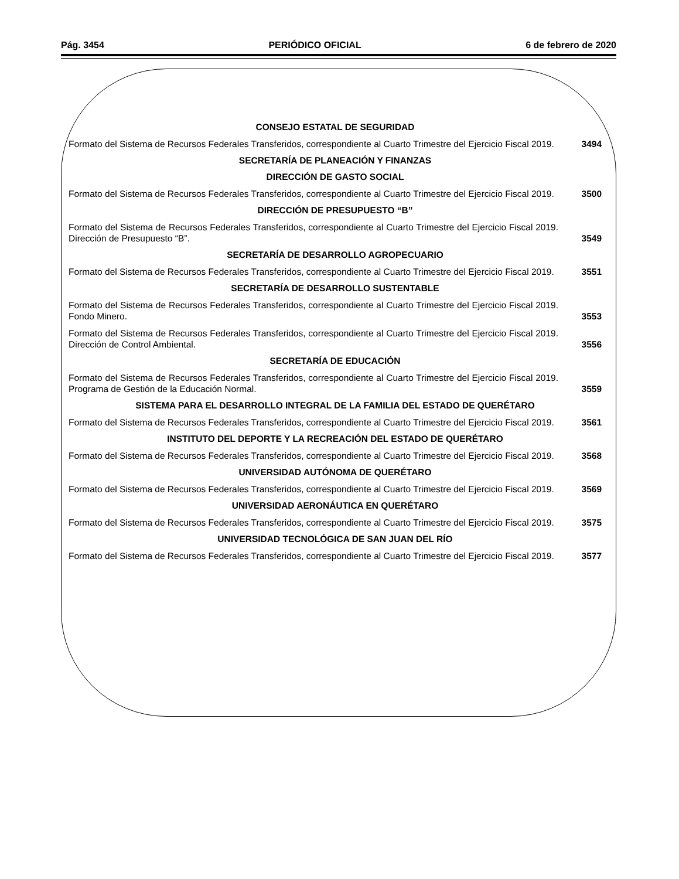Pág. 3454 PERIÓDICO OFICIAL 6 de febrero de 2020
CONSEJO ESTATAL DE SEGURIDAD
Formato del Sistema de Recursos Federales Transferidos, correspondiente al Cuarto Trimestre del Ejercicio Fiscal 2019.
3494
SECRETARÍA DE PLANEACIÓN Y FINANZAS
DIRECCIÓN DE GASTO SOCIAL
Formato del Sistema de Recursos Federales Transferidos, correspondiente al Cuarto Trimestre del Ejercicio Fiscal 2019.
3500
DIRECCIÓN DE PRESUPUESTO “B”
Formato del Sistema de Recursos Federales Transferidos, correspondiente al Cuarto Trimestre del Ejercicio Fiscal 2019. Dirección de Presupuesto “B”.
3549
SECRETARÍA DE DESARROLLO AGROPECUARIO
Formato del Sistema de Recursos Federales Transferidos, correspondiente al Cuarto Trimestre del Ejercicio Fiscal 2019.
3551
SECRETARÍA DE DESARROLLO SUSTENTABLE
Formato del Sistema de Recursos Federales Transferidos, correspondiente al Cuarto Trimestre del Ejercicio Fiscal 2019. Fondo Minero.
3553
Formato del Sistema de Recursos Federales Transferidos, correspondiente al Cuarto Trimestre del Ejercicio Fiscal 2019. Dirección de Control Ambiental.
3556
SECRETARÍA DE EDUCACIÓN
Formato del Sistema de Recursos Federales Transferidos, correspondiente al Cuarto Trimestre del Ejercicio Fiscal 2019. Programa de Gestión de la Educación Normal.
3559
SISTEMA PARA EL DESARROLLO INTEGRAL DE LA FAMILIA DEL ESTADO DE QUERÉTARO
Formato del Sistema de Recursos Federales Transferidos, correspondiente al Cuarto Trimestre del Ejercicio Fiscal 2019.
3561
INSTITUTO DEL DEPORTE Y LA RECREACIÓN DEL ESTADO DE QUERÉTARO
Formato del Sistema de Recursos Federales Transferidos, correspondiente al Cuarto Trimestre del Ejercicio Fiscal 2019.
3568
UNIVERSIDAD AUTÓNOMA DE QUERÉTARO
Formato del Sistema de Recursos Federales Transferidos, correspondiente al Cuarto Trimestre del Ejercicio Fiscal 2019.
3569
UNIVERSIDAD AERONÁUTICA EN QUERÉTARO
Formato del Sistema de Recursos Federales Transferidos, correspondiente al Cuarto Trimestre del Ejercicio Fiscal 2019.
3575
UNIVERSIDAD TECNOLÓGICA DE SAN JUAN DEL RÍO
Formato del Sistema de Recursos Federales Transferidos, correspondiente al Cuarto Trimestre del Ejercicio Fiscal 2019.
3577